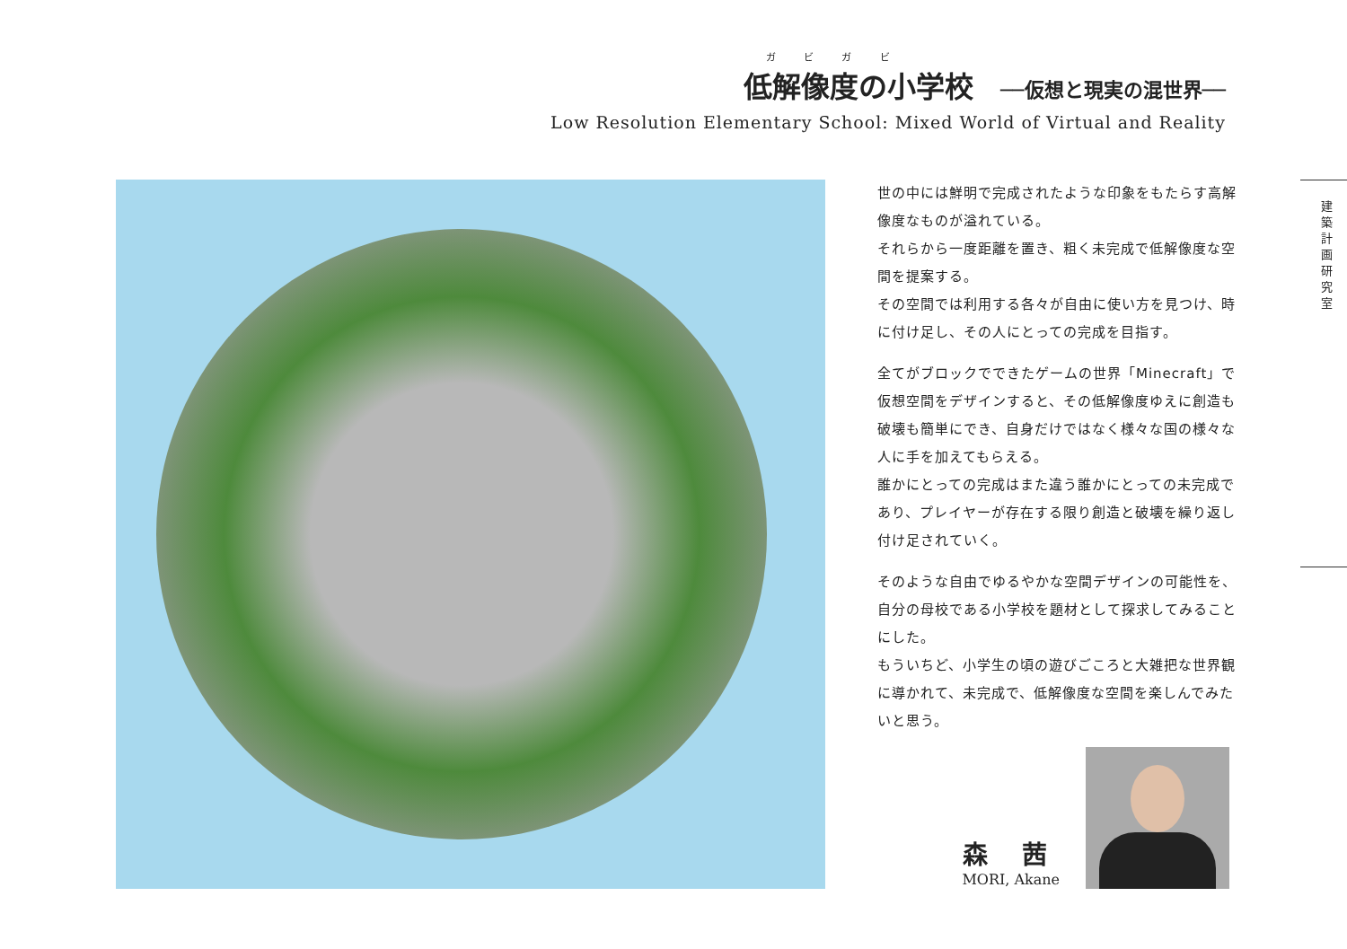ガ ビ ガ ビ
低解像度の小学校 ──仮想と現実の混世界──
Low Resolution Elementary School: Mixed World of Virtual and Reality
世の中には鮮明で完成されたような印象をもたらす高解像度なものが溢れている。
それらから一度距離を置き、粗く未完成で低解像度な空間を提案する。
その空間では利用する各々が自由に使い方を見つけ、時に付け足し、その人にとっての完成を目指す。
全てがブロックでできたゲームの世界「Minecraft」で仮想空間をデザインすると、その低解像度ゆえに創造も破壊も簡単にでき、自身だけではなく様々な国の様々な人に手を加えてもらえる。
誰かにとっての完成はまた違う誰かにとっての未完成であり、プレイヤーが存在する限り創造と破壊を繰り返し付け足されていく。
そのような自由でゆるやかな空間デザインの可能性を、自分の母校である小学校を題材として探求してみることにした。
もういちど、小学生の頃の遊びごころと大雑把な世界観に導かれて、未完成で、低解像度な空間を楽しんでみたいと思う。
建築計画研究室
森 茜
MORI, Akane